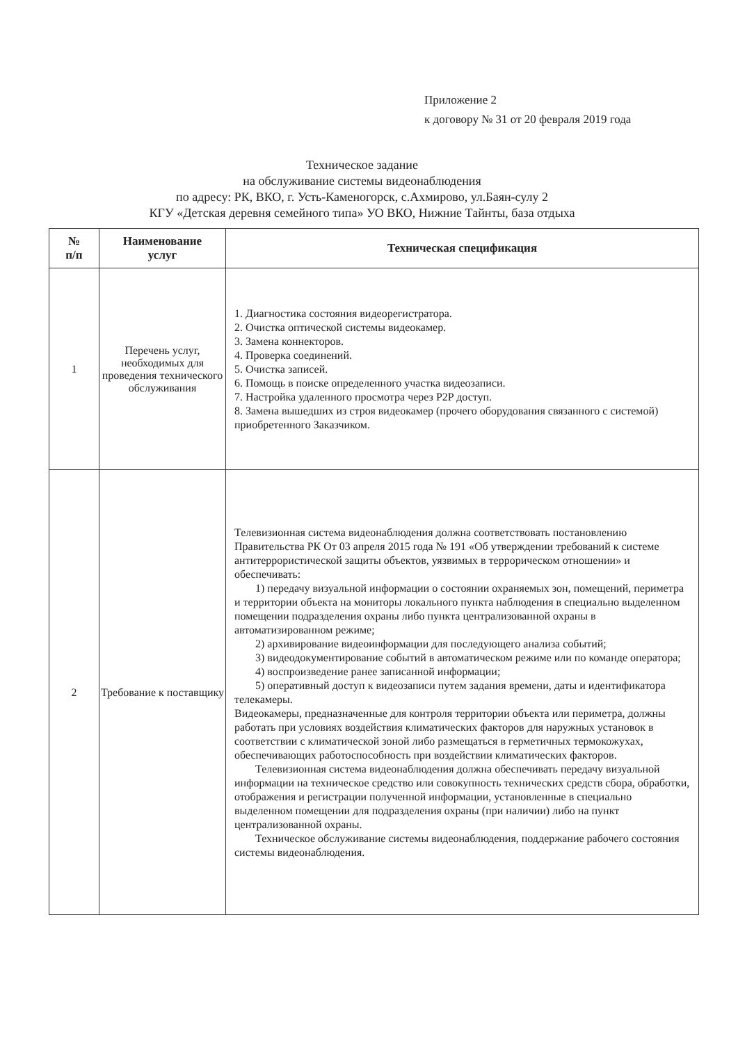Приложение 2
к договору № 31 от 20 февраля 2019 года
Техническое задание
на обслуживание системы видеонаблюдения
по адресу: РК, ВКО, г. Усть-Каменогорск, с.Ахмирово, ул.Баян-сулу 2
КГУ «Детская деревня семейного типа» УО ВКО, Нижние Тайнты, база отдыха
| № п/п | Наименование услуг | Техническая спецификация |
| --- | --- | --- |
| 1 | Перечень услуг, необходимых для проведения технического обслуживания | 1. Диагностика состояния видеорегистратора. 2. Очистка оптической системы видеокамер. 3. Замена коннекторов. 4. Проверка соединений. 5. Очистка записей. 6. Помощь в поиске определенного участка видеозаписи. 7. Настройка удаленного просмотра через P2P доступ. 8. Замена вышедших из строя видеокамер (прочего оборудования связанного с системой) приобретенного Заказчиком. |
| 2 | Требование к поставщику | Телевизионная система видеонаблюдения должна соответствовать постановлению Правительства РК От 03 апреля 2015 года № 191 «Об утверждении требований к системе антитеррористической защиты объектов, уязвимых в террорическом отношении» и обеспечивать: 1) передачу визуальной информации о состоянии охраняемых зон, помещений, периметра и территории объекта на мониторы локального пункта наблюдения в специально выделенном помещении подразделения охраны либо пункта централизованной охраны в автоматизированном режиме; 2) архивирование видеоинформации для последующего анализа событий; 3) видеодокументирование событий в автоматическом режиме или по команде оператора; 4) воспроизведение ранее записанной информации; 5) оперативный доступ к видеозаписи путем задания времени, даты и идентификатора телекамеры. Видеокамеры, предназначенные для контроля территории объекта или периметра, должны работать при условиях воздействия климатических факторов для наружных установок в соответствии с климатической зоной либо размещаться в герметичных термокожухах, обеспечивающих работоспособность при воздействии климатических факторов. Телевизионная система видеонаблюдения должна обеспечивать передачу визуальной информации на техническое средство или совокупность технических средств сбора, обработки, отображения и регистрации полученной информации, установленные в специально выделенном помещении для подразделения охраны (при наличии) либо на пункт централизованной охраны. Техническое обслуживание системы видеонаблюдения, поддержание рабочего состояния системы видеонаблюдения. |